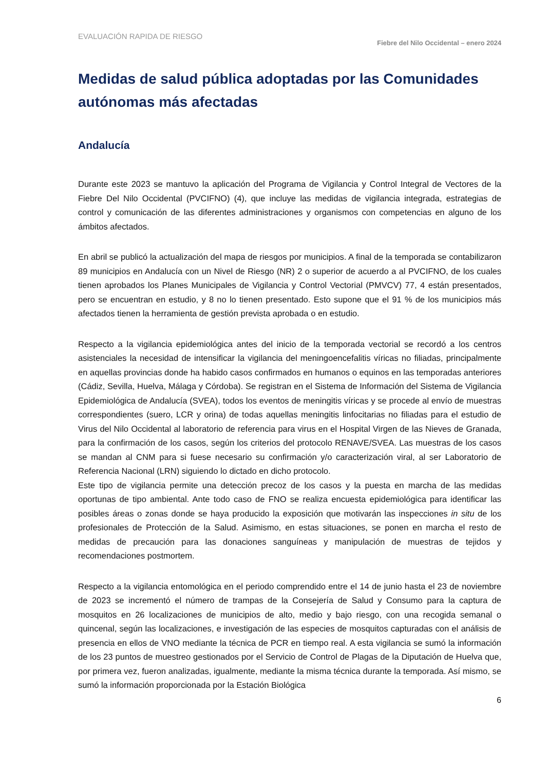EVALUACIÓN RAPIDA DE RIESGO
Fiebre del Nilo Occidental – enero 2024
Medidas de salud pública adoptadas por las Comunidades autónomas más afectadas
Andalucía
Durante este 2023 se mantuvo la aplicación del Programa de Vigilancia y Control Integral de Vectores de la Fiebre Del Nilo Occidental (PVCIFNO) (4), que incluye las medidas de vigilancia integrada, estrategias de control y comunicación de las diferentes administraciones y organismos con competencias en alguno de los ámbitos afectados.
En abril se publicó la actualización del mapa de riesgos por municipios. A final de la temporada se contabilizaron 89 municipios en Andalucía con un Nivel de Riesgo (NR) 2 o superior de acuerdo a al PVCIFNO, de los cuales tienen aprobados los Planes Municipales de Vigilancia y Control Vectorial (PMVCV) 77, 4 están presentados, pero se encuentran en estudio, y 8 no lo tienen presentado. Esto supone que el 91 % de los municipios más afectados tienen la herramienta de gestión prevista aprobada o en estudio.
Respecto a la vigilancia epidemiológica antes del inicio de la temporada vectorial se recordó a los centros asistenciales la necesidad de intensificar la vigilancia del meningoencefalitis víricas no filiadas, principalmente en aquellas provincias donde ha habido casos confirmados en humanos o equinos en las temporadas anteriores (Cádiz, Sevilla, Huelva, Málaga y Córdoba). Se registran en el Sistema de Información del Sistema de Vigilancia Epidemiológica de Andalucía (SVEA), todos los eventos de meningitis víricas y se procede al envío de muestras correspondientes (suero, LCR y orina) de todas aquellas meningitis linfocitarias no filiadas para el estudio de Virus del Nilo Occidental al laboratorio de referencia para virus en el Hospital Virgen de las Nieves de Granada, para la confirmación de los casos, según los criterios del protocolo RENAVE/SVEA. Las muestras de los casos se mandan al CNM para si fuese necesario su confirmación y/o caracterización viral, al ser Laboratorio de Referencia Nacional (LRN) siguiendo lo dictado en dicho protocolo.
Este tipo de vigilancia permite una detección precoz de los casos y la puesta en marcha de las medidas oportunas de tipo ambiental. Ante todo caso de FNO se realiza encuesta epidemiológica para identificar las posibles áreas o zonas donde se haya producido la exposición que motivarán las inspecciones in situ de los profesionales de Protección de la Salud. Asimismo, en estas situaciones, se ponen en marcha el resto de medidas de precaución para las donaciones sanguíneas y manipulación de muestras de tejidos y recomendaciones postmortem.
Respecto a la vigilancia entomológica en el periodo comprendido entre el 14 de junio hasta el 23 de noviembre de 2023 se incrementó el número de trampas de la Consejería de Salud y Consumo para la captura de mosquitos en 26 localizaciones de municipios de alto, medio y bajo riesgo, con una recogida semanal o quincenal, según las localizaciones, e investigación de las especies de mosquitos capturadas con el análisis de presencia en ellos de VNO mediante la técnica de PCR en tiempo real. A esta vigilancia se sumó la información de los 23 puntos de muestreo gestionados por el Servicio de Control de Plagas de la Diputación de Huelva que, por primera vez, fueron analizadas, igualmente, mediante la misma técnica durante la temporada. Así mismo, se sumó la información proporcionada por la Estación Biológica
6